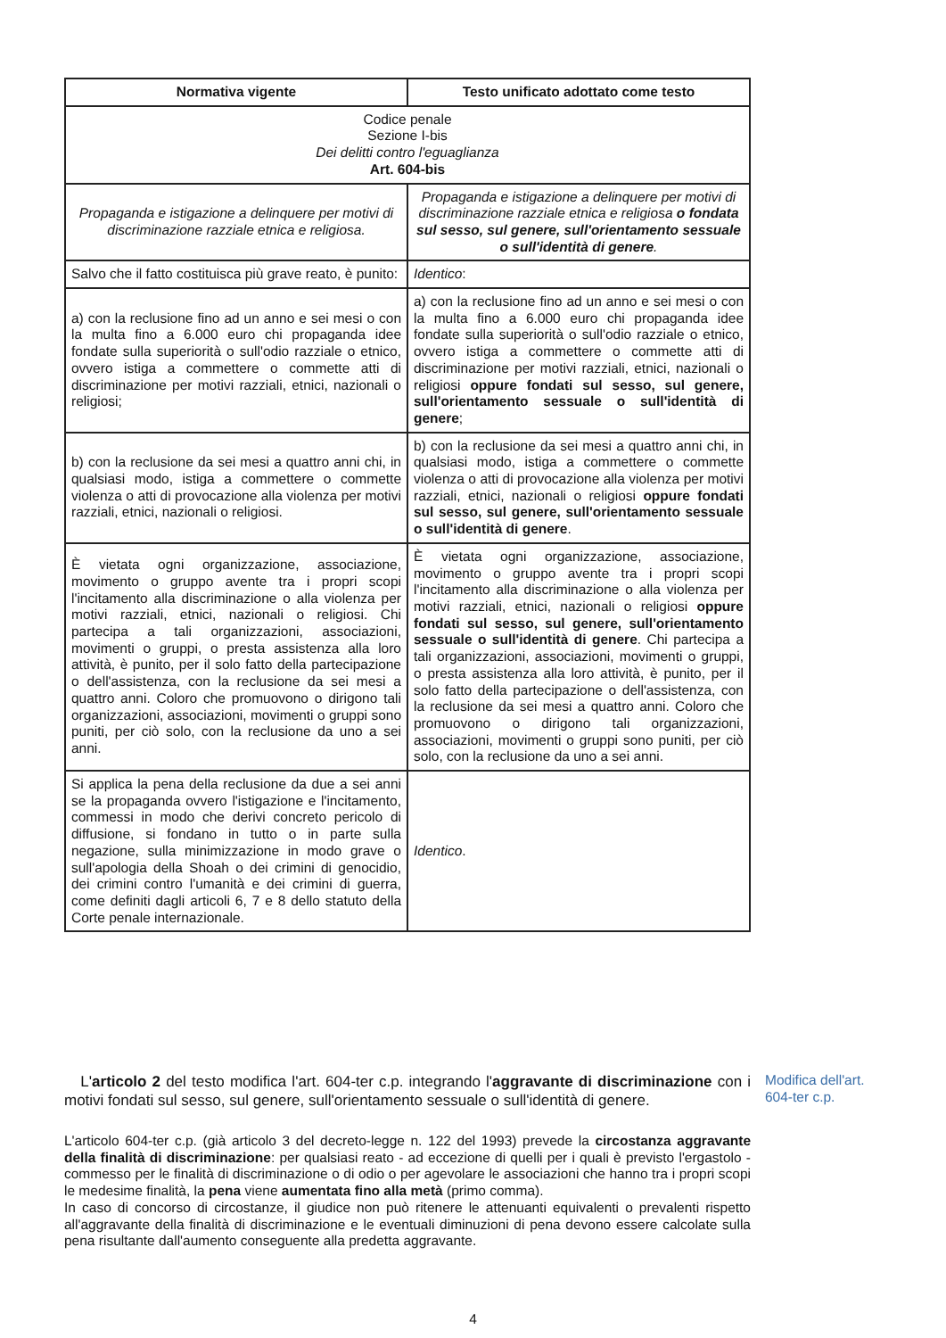| Normativa vigente | Testo unificato adottato come testo |
| --- | --- |
| Codice penale Sezione I-bis Dei delitti contro l'eguaglianza Art. 604-bis | |
| Propaganda e istigazione a delinquere per motivi di discriminazione razziale etnica e religiosa. | Propaganda e istigazione a delinquere per motivi di discriminazione razziale etnica e religiosa o fondata sul sesso, sul genere, sull'orientamento sessuale o sull'identità di genere . |
| Salvo che il fatto costituisca più grave reato, è punito: | Identico : |
| a) con la reclusione fino ad un anno e sei mesi o con la multa fino a 6.000 euro chi propaganda idee fondate sulla superiorità o sull'odio razziale o etnico, ovvero istiga a commettere o commette atti di discriminazione per motivi razziali, etnici, nazionali o religiosi; | a) con la reclusione fino ad un anno e sei mesi o con la multa fino a 6.000 euro chi propaganda idee fondate sulla superiorità o sull'odio razziale o etnico, ovvero istiga a commettere o commette atti di discriminazione per motivi razziali, etnici, nazionali o religiosi oppure fondati sul sesso, sul genere, sull'orientamento sessuale o sull'identità di genere ; |
| b) con la reclusione da sei mesi a quattro anni chi, in qualsiasi modo, istiga a commettere o commette violenza o atti di provocazione alla violenza per motivi razziali, etnici, nazionali o religiosi. | b) con la reclusione da sei mesi a quattro anni chi, in qualsiasi modo, istiga a commettere o commette violenza o atti di provocazione alla violenza per motivi razziali, etnici, nazionali o religiosi oppure fondati sul sesso, sul genere, sull'orientamento sessuale o sull'identità di genere . |
| È vietata ogni organizzazione, associazione, movimento o gruppo avente tra i propri scopi l'incitamento alla discriminazione o alla violenza per motivi razziali, etnici, nazionali o religiosi. Chi partecipa a tali organizzazioni, associazioni, movimenti o gruppi, o presta assistenza alla loro attività, è punito, per il solo fatto della partecipazione o dell'assistenza, con la reclusione da sei mesi a quattro anni. Coloro che promuovono o dirigono tali organizzazioni, associazioni, movimenti o gruppi sono puniti, per ciò solo, con la reclusione da uno a sei anni. | È vietata ogni organizzazione, associazione, movimento o gruppo avente tra i propri scopi l'incitamento alla discriminazione o alla violenza per motivi razziali, etnici, nazionali o religiosi oppure fondati sul sesso, sul genere, sull'orientamento sessuale o sull'identità di genere . Chi partecipa a tali organizzazioni, associazioni, movimenti o gruppi, o presta assistenza alla loro attività, è punito, per il solo fatto della partecipazione o dell'assistenza, con la reclusione da sei mesi a quattro anni. Coloro che promuovono o dirigono tali organizzazioni, associazioni, movimenti o gruppi sono puniti, per ciò solo, con la reclusione da uno a sei anni. |
| Si applica la pena della reclusione da due a sei anni se la propaganda ovvero l'istigazione e l'incitamento, commessi in modo che derivi concreto pericolo di diffusione, si fondano in tutto o in parte sulla negazione, sulla minimizzazione in modo grave o sull'apologia della Shoah o dei crimini di genocidio, dei crimini contro l'umanità e dei crimini di guerra, come definiti dagli articoli 6, 7 e 8 dello statuto della Corte penale internazionale. | Identico . |
L'articolo 2 del testo modifica l'art. 604-ter c.p. integrando l'aggravante di discriminazione con i motivi fondati sul sesso, sul genere, sull'orientamento sessuale o sull'identità di genere.
L'articolo 604-ter c.p. (già articolo 3 del decreto-legge n. 122 del 1993) prevede la circostanza aggravante della finalità di discriminazione: per qualsiasi reato - ad eccezione di quelli per i quali è previsto l'ergastolo - commesso per le finalità di discriminazione o di odio o per agevolare le associazioni che hanno tra i propri scopi le medesime finalità, la pena viene aumentata fino alla metà (primo comma).
In caso di concorso di circostanze, il giudice non può ritenere le attenuanti equivalenti o prevalenti rispetto all'aggravante della finalità di discriminazione e le eventuali diminuzioni di pena devono essere calcolate sulla pena risultante dall'aumento conseguente alla predetta aggravante.
Modifica dell'art.
604-ter c.p.
4